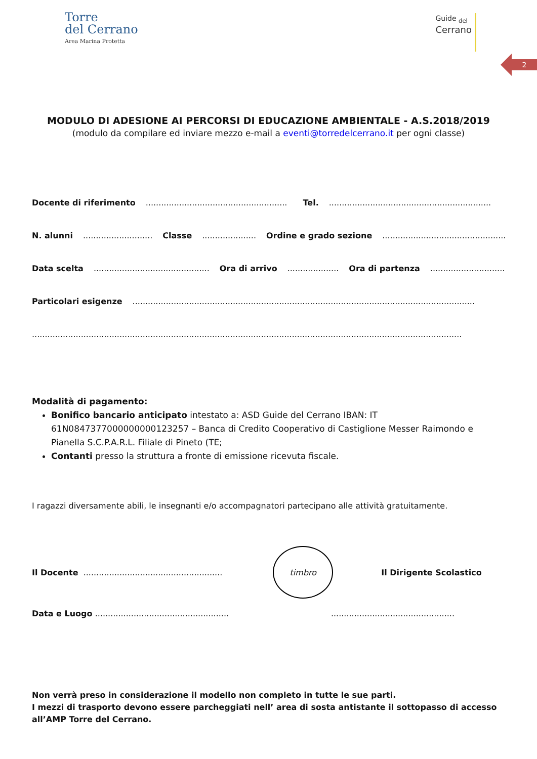Torre
del Cerrano
Area Marina Protetta
Guide <sub>del</sub>
Cerrano
2
MODULO DI ADESIONE AI PERCORSI DI EDUCAZIONE AMBIENTALE - A.S.2018/2019
(modulo da compilare ed inviare mezzo e-mail a eventi@torredelcerrano.it per ogni classe)
Docente di riferimento ....................................................... Tel. ...............................................................
N. alunni ........................... Classe ..................... Ordine e grado sezione ......................................................
Data scelta ............................................. Ora di arrivo .................... Ora di partenza ......................................
Particolari esigenze .....................................................................................................................................
.......................................................................................................................................................................
Modalità di pagamento:
Bonifico bancario anticipato intestato a: ASD Guide del Cerrano IBAN: IT 61N0847377000000000123257 – Banca di Credito Cooperativo di Castiglione Messer Raimondo e Pianella S.C.P.A.R.L. Filiale di Pineto (TE;
Contanti presso la struttura a fronte di emissione ricevuta fiscale.
I ragazzi diversamente abili, le insegnanti e/o accompagnatori partecipano alle attività gratuitamente.
Il Docente ......................................................
timbro
Il Dirigente Scolastico
Data e Luogo ....................................................................................................
Non verrà preso in considerazione il modello non completo in tutte le sue parti.
I mezzi di trasporto devono essere parcheggiati nell’ area di sosta antistante il sottopasso di accesso all’AMP Torre del Cerrano.